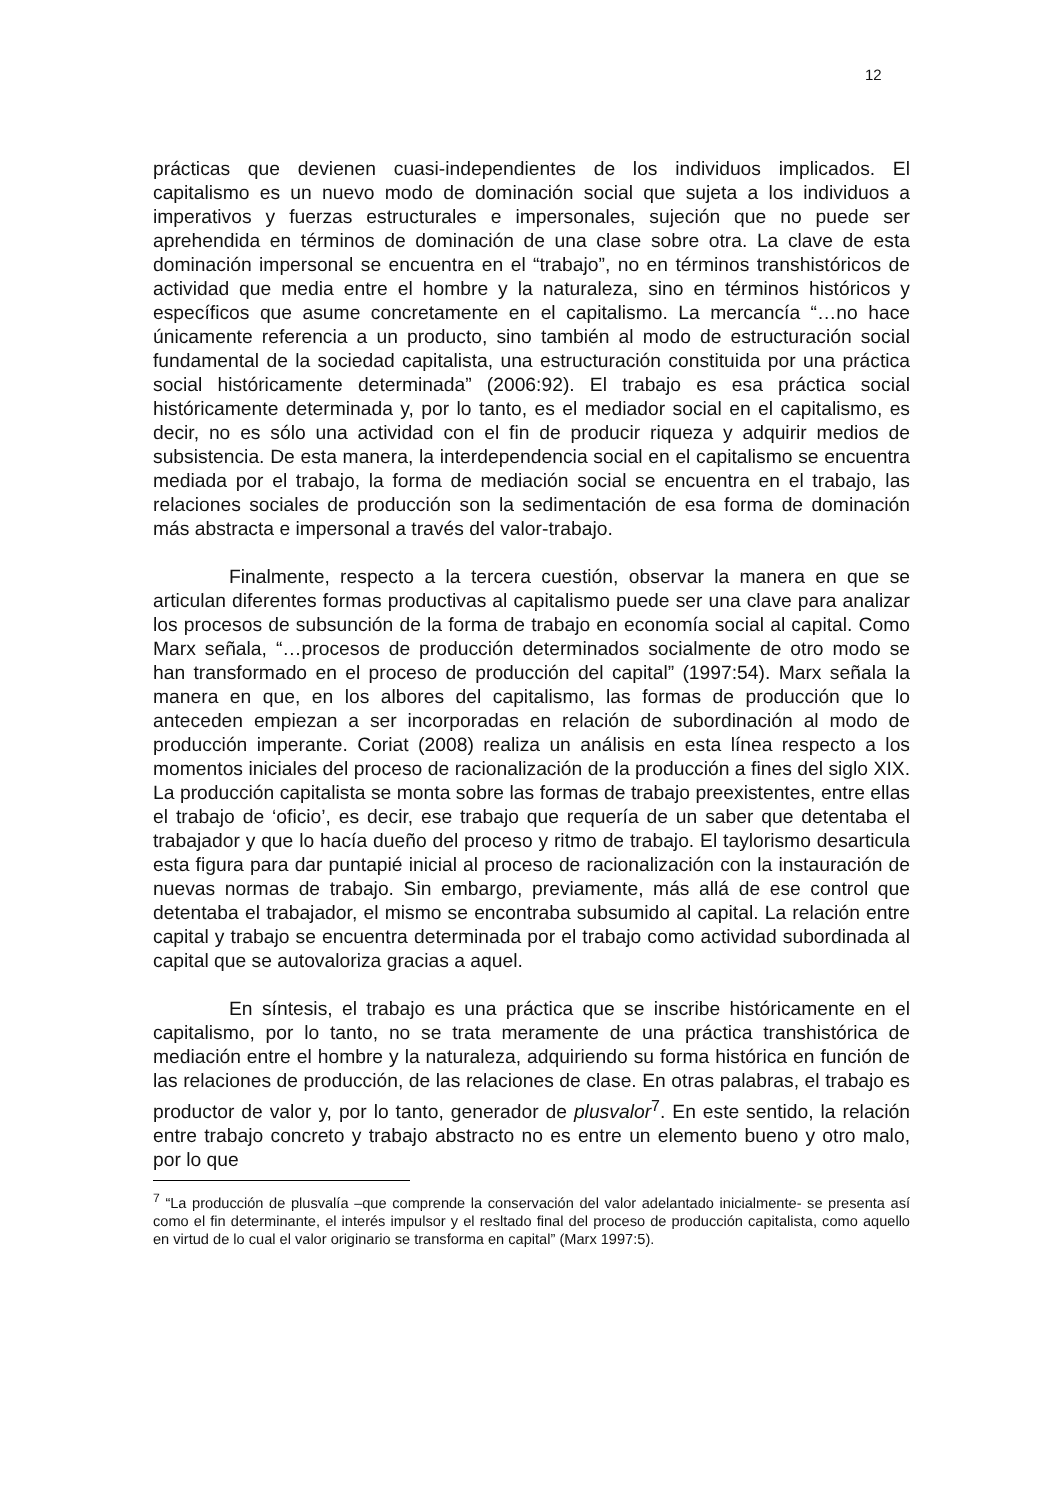12
prácticas que devienen cuasi-independientes de los individuos implicados. El capitalismo es un nuevo modo de dominación social que sujeta a los individuos a imperativos y fuerzas estructurales e impersonales, sujeción que no puede ser aprehendida en términos de dominación de una clase sobre otra. La clave de esta dominación impersonal se encuentra en el “trabajo”, no en términos transhistóricos de actividad que media entre el hombre y la naturaleza, sino en términos históricos y específicos que asume concretamente en el capitalismo. La mercancía “…no hace únicamente referencia a un producto, sino también al modo de estructuración social fundamental de la sociedad capitalista, una estructuración constituida por una práctica social históricamente determinada” (2006:92). El trabajo es esa práctica social históricamente determinada y, por lo tanto, es el mediador social en el capitalismo, es decir, no es sólo una actividad con el fin de producir riqueza y adquirir medios de subsistencia. De esta manera, la interdependencia social en el capitalismo se encuentra mediada por el trabajo, la forma de mediación social se encuentra en el trabajo, las relaciones sociales de producción son la sedimentación de esa forma de dominación más abstracta e impersonal a través del valor-trabajo.
Finalmente, respecto a la tercera cuestión, observar la manera en que se articulan diferentes formas productivas al capitalismo puede ser una clave para analizar los procesos de subsunción de la forma de trabajo en economía social al capital. Como Marx señala, “…procesos de producción determinados socialmente de otro modo se han transformado en el proceso de producción del capital” (1997:54). Marx señala la manera en que, en los albores del capitalismo, las formas de producción que lo anteceden empiezan a ser incorporadas en relación de subordinación al modo de producción imperante. Coriat (2008) realiza un análisis en esta línea respecto a los momentos iniciales del proceso de racionalización de la producción a fines del siglo XIX. La producción capitalista se monta sobre las formas de trabajo preexistentes, entre ellas el trabajo de ‘oficio’, es decir, ese trabajo que requería de un saber que detentaba el trabajador y que lo hacía dueño del proceso y ritmo de trabajo. El taylorismo desarticula esta figura para dar puntapié inicial al proceso de racionalización con la instauración de nuevas normas de trabajo. Sin embargo, previamente, más allá de ese control que detentaba el trabajador, el mismo se encontraba subsumido al capital. La relación entre capital y trabajo se encuentra determinada por el trabajo como actividad subordinada al capital que se autovaloriza gracias a aquel.
En síntesis, el trabajo es una práctica que se inscribe históricamente en el capitalismo, por lo tanto, no se trata meramente de una práctica transhistórica de mediación entre el hombre y la naturaleza, adquiriendo su forma histórica en función de las relaciones de producción, de las relaciones de clase. En otras palabras, el trabajo es productor de valor y, por lo tanto, generador de plusvalor<sup>7</sup>. En este sentido, la relación entre trabajo concreto y trabajo abstracto no es entre un elemento bueno y otro malo, por lo que
<sup>7</sup> “La producción de plusvalía –que comprende la conservación del valor adelantado inicialmente- se presenta así como el fin determinante, el interés impulsor y el resltado final del proceso de producción capitalista, como aquello en virtud de lo cual el valor originario se transforma en capital” (Marx 1997:5).